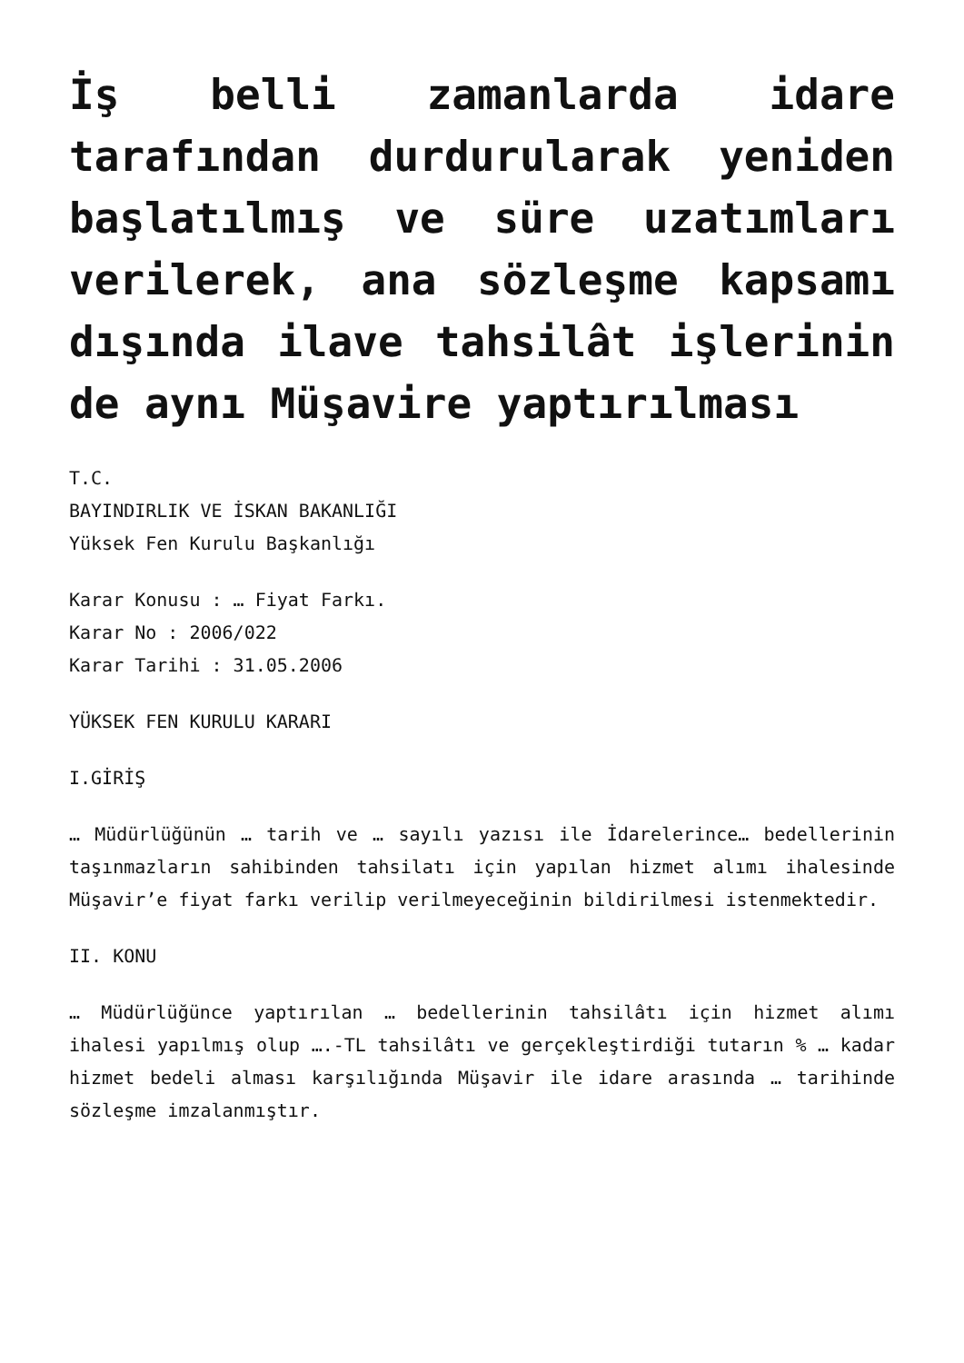İş belli zamanlarda idare tarafından durdurularak yeniden başlatılmış ve süre uzatımları verilerek, ana sözleşme kapsamı dışında ilave tahsilât işlerinin de aynı Müşavire yaptırılması
T.C.
BAYINDIRLIK VE İSKAN BAKANLIĞI
Yüksek Fen Kurulu Başkanlığı
Karar Konusu : … Fiyat Farkı.
Karar No : 2006/022
Karar Tarihi : 31.05.2006
YÜKSEK FEN KURULU KARARI
I.GİRİŞ
… Müdürlüğünün … tarih ve … sayılı yazısı ile İdarelerince… bedellerinin taşınmazların sahibinden tahsilatı için yapılan hizmet alımı ihalesinde Müşavir’e fiyat farkı verilip verilmeyeceğinin bildirilmesi istenmektedir.
II. KONU
… Müdürlüğünce yaptırılan … bedellerinin tahsilâtı için hizmet alımı ihalesi yapılmış olup ….-TL tahsilâtı ve gerçekleştirdiği tutarın % … kadar hizmet bedeli alması karşılığında Müşavir ile idare arasında … tarihinde sözleşme imzalanmıştır.